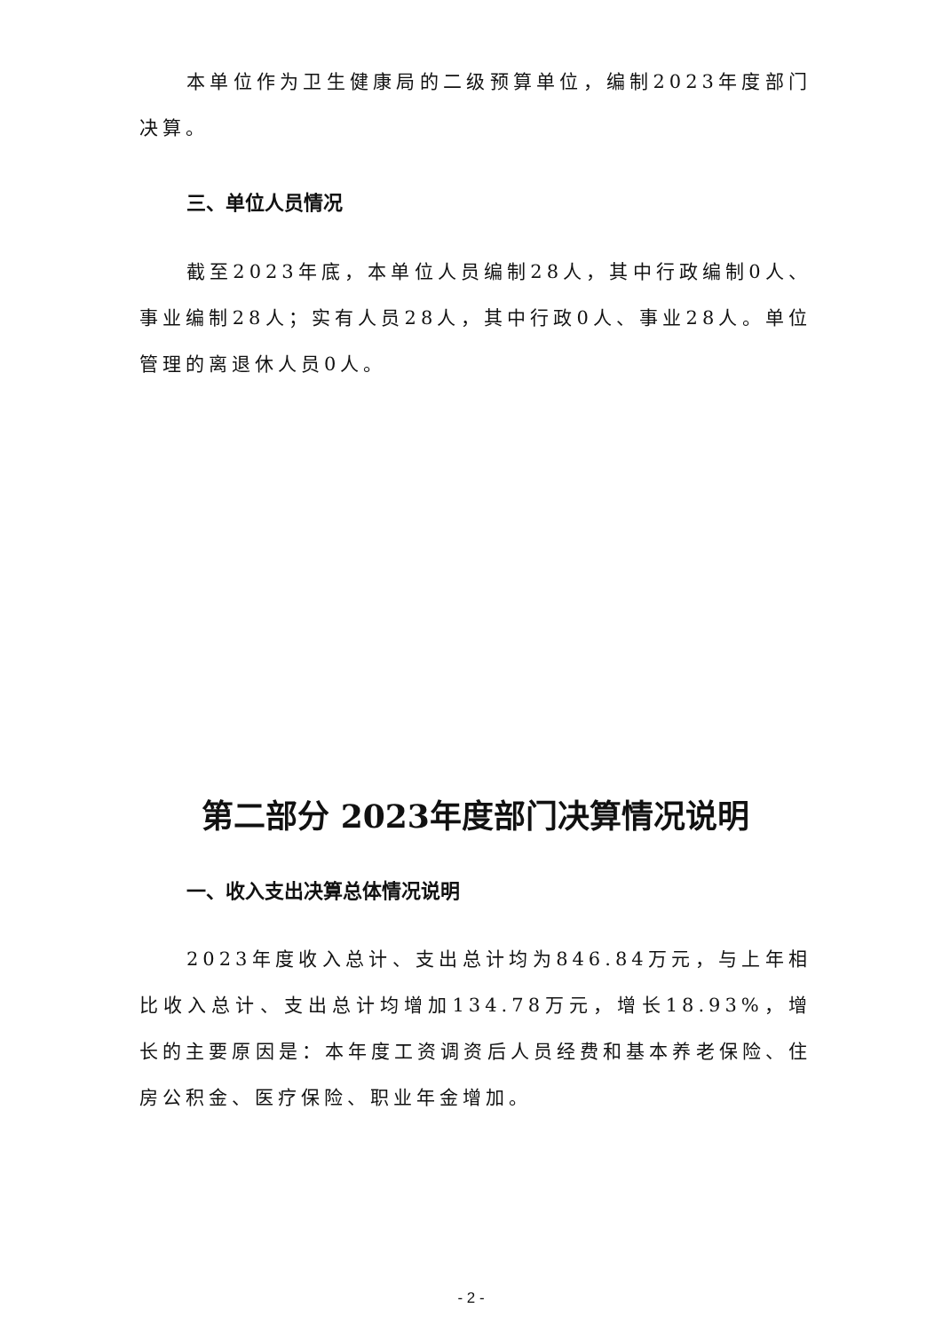本单位作为卫生健康局的二级预算单位，编制2023年度部门决算。
三、单位人员情况
截至2023年底，本单位人员编制28人，其中行政编制0人、事业编制28人；实有人员28人，其中行政0人、事业28人。单位管理的离退休人员0人。
第二部分 2023年度部门决算情况说明
一、收入支出决算总体情况说明
2023年度收入总计、支出总计均为846.84万元，与上年相比收入总计、支出总计均增加134.78万元，增长18.93%，增长的主要原因是：本年度工资调资后人员经费和基本养老保险、住房公积金、医疗保险、职业年金增加。
- 2 -